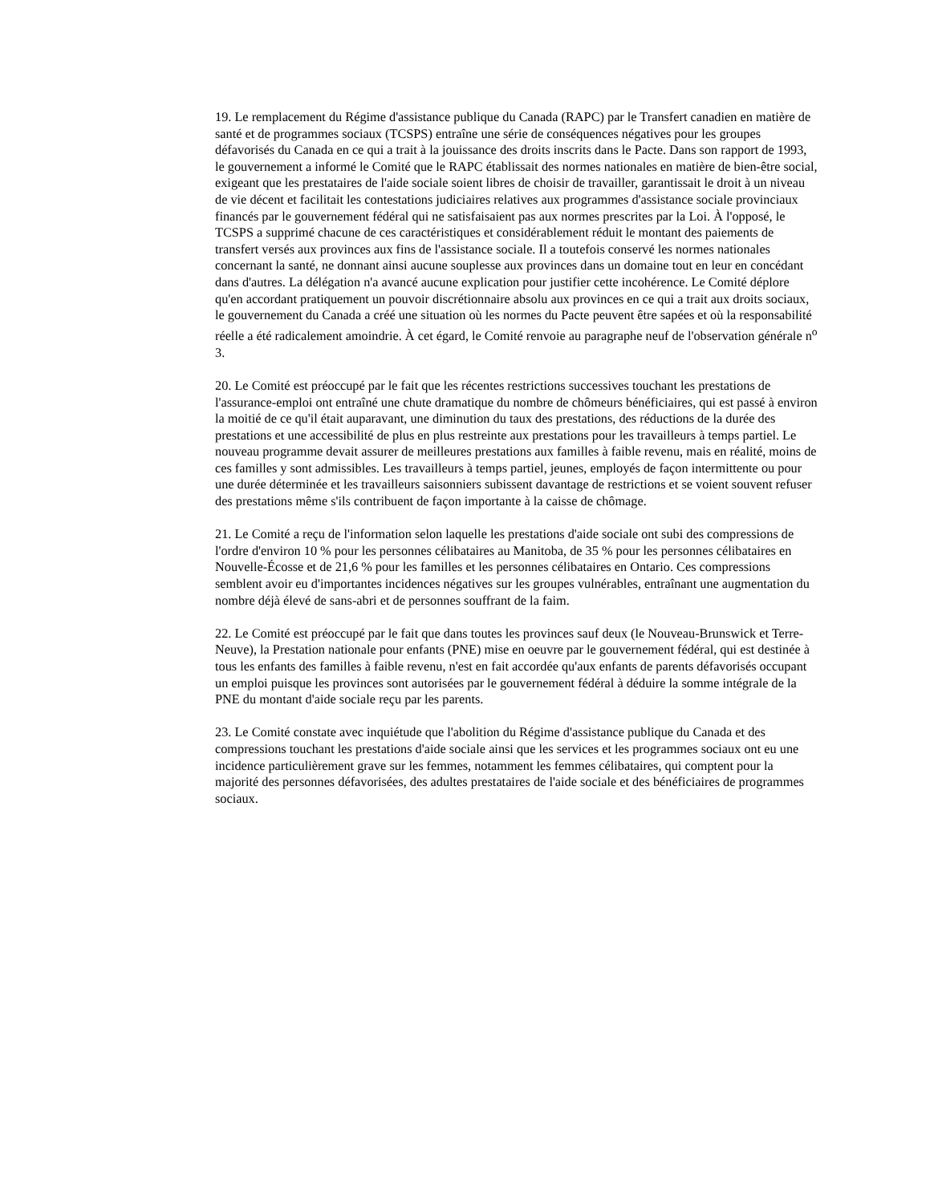19. Le remplacement du Régime d'assistance publique du Canada (RAPC) par le Transfert canadien en matière de santé et de programmes sociaux (TCSPS) entraîne une série de conséquences négatives pour les groupes défavorisés du Canada en ce qui a trait à la jouissance des droits inscrits dans le Pacte. Dans son rapport de 1993, le gouvernement a informé le Comité que le RAPC établissait des normes nationales en matière de bien-être social, exigeant que les prestataires de l'aide sociale soient libres de choisir de travailler, garantissait le droit à un niveau de vie décent et facilitait les contestations judiciaires relatives aux programmes d'assistance sociale provinciaux financés par le gouvernement fédéral qui ne satisfaisaient pas aux normes prescrites par la Loi. À l'opposé, le TCSPS a supprimé chacune de ces caractéristiques et considérablement réduit le montant des paiements de transfert versés aux provinces aux fins de l'assistance sociale. Il a toutefois conservé les normes nationales concernant la santé, ne donnant ainsi aucune souplesse aux provinces dans un domaine tout en leur en concédant dans d'autres. La délégation n'a avancé aucune explication pour justifier cette incohérence. Le Comité déplore qu'en accordant pratiquement un pouvoir discrétionnaire absolu aux provinces en ce qui a trait aux droits sociaux, le gouvernement du Canada a créé une situation où les normes du Pacte peuvent être sapées et où la responsabilité réelle a été radicalement amoindrie. À cet égard, le Comité renvoie au paragraphe neuf de l'observation générale n<sup>o</sup> 3.
20. Le Comité est préoccupé par le fait que les récentes restrictions successives touchant les prestations de l'assurance-emploi ont entraîné une chute dramatique du nombre de chômeurs bénéficiaires, qui est passé à environ la moitié de ce qu'il était auparavant, une diminution du taux des prestations, des réductions de la durée des prestations et une accessibilité de plus en plus restreinte aux prestations pour les travailleurs à temps partiel. Le nouveau programme devait assurer de meilleures prestations aux familles à faible revenu, mais en réalité, moins de ces familles y sont admissibles. Les travailleurs à temps partiel, jeunes, employés de façon intermittente ou pour une durée déterminée et les travailleurs saisonniers subissent davantage de restrictions et se voient souvent refuser des prestations même s'ils contribuent de façon importante à la caisse de chômage.
21. Le Comité a reçu de l'information selon laquelle les prestations d'aide sociale ont subi des compressions de l'ordre d'environ 10 % pour les personnes célibataires au Manitoba, de 35 % pour les personnes célibataires en Nouvelle-Écosse et de 21,6 % pour les familles et les personnes célibataires en Ontario. Ces compressions semblent avoir eu d'importantes incidences négatives sur les groupes vulnérables, entraînant une augmentation du nombre déjà élevé de sans-abri et de personnes souffrant de la faim.
22. Le Comité est préoccupé par le fait que dans toutes les provinces sauf deux (le Nouveau-Brunswick et Terre-Neuve), la Prestation nationale pour enfants (PNE) mise en oeuvre par le gouvernement fédéral, qui est destinée à tous les enfants des familles à faible revenu, n'est en fait accordée qu'aux enfants de parents défavorisés occupant un emploi puisque les provinces sont autorisées par le gouvernement fédéral à déduire la somme intégrale de la PNE du montant d'aide sociale reçu par les parents.
23. Le Comité constate avec inquiétude que l'abolition du Régime d'assistance publique du Canada et des compressions touchant les prestations d'aide sociale ainsi que les services et les programmes sociaux ont eu une incidence particulièrement grave sur les femmes, notamment les femmes célibataires, qui comptent pour la majorité des personnes défavorisées, des adultes prestataires de l'aide sociale et des bénéficiaires de programmes sociaux.